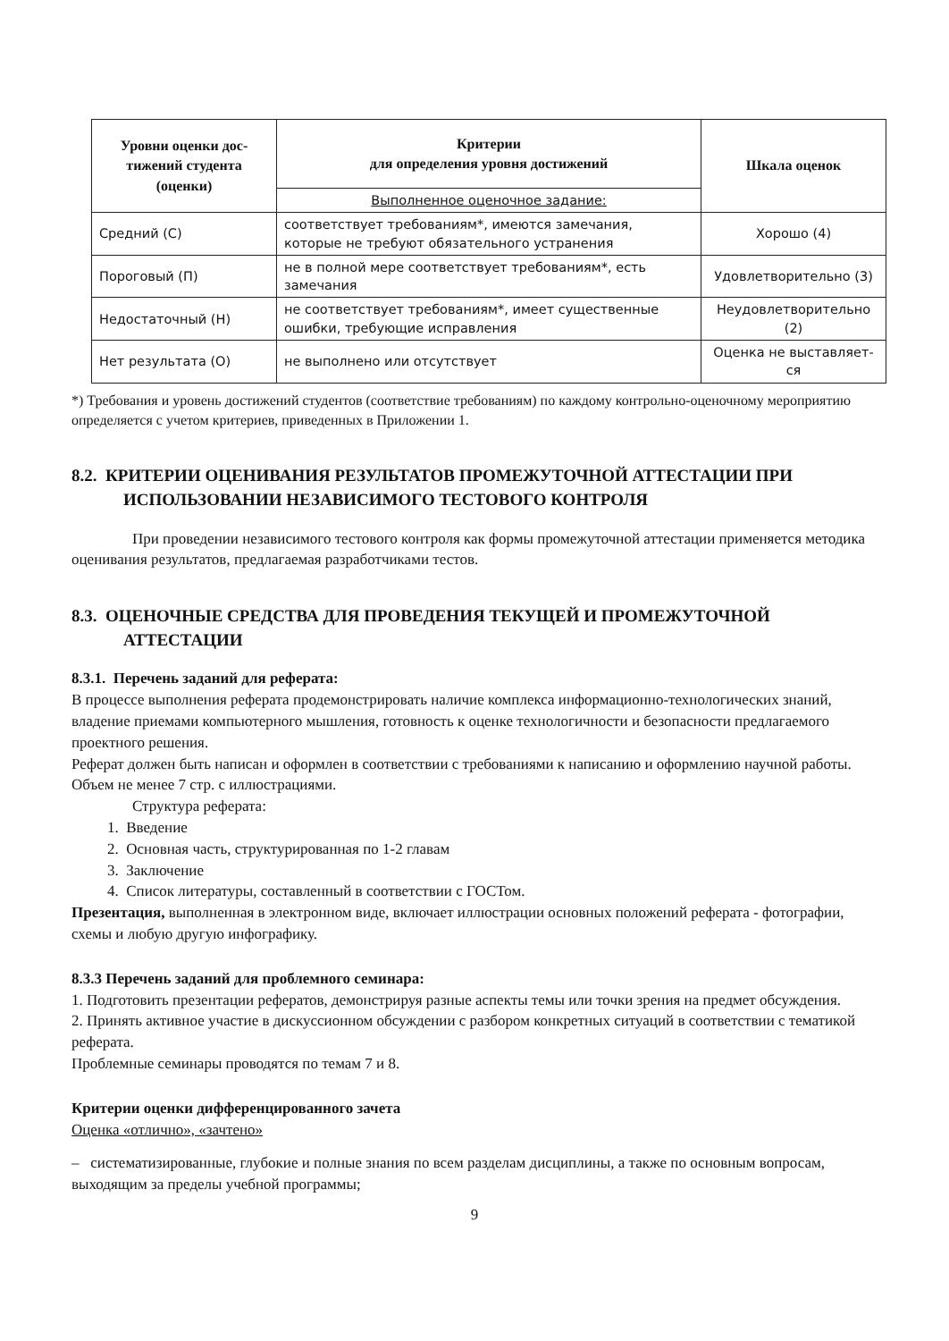| Уровни оценки дос­тижений студента (оценки) | Критерии для определения уровня достижений | Шкала оценок |
| --- | --- | --- |
| | Выполненное оценочное задание: | |
| Средний (С) | соответствует требованиям*, имеются замечания, которые не требуют обязательного устранения | Хорошо (4) |
| Пороговый (П) | не в полной мере соответствует требованиям*, есть замечания | Удовлетворительно (3) |
| Недостаточный (Н) | не соответствует требованиям*, имеет сущест­венные ошибки, требующие исправления | Неудовлетворительно (2) |
| Нет результата (О) | не выполнено или отсутствует | Оценка не выставляет­ся |
*) Требования и уровень достижений студентов (соответствие требованиям) по каждому контрольно-оценочному мероприятию определяется с учетом критериев, приведенных в Приложении 1.
8.2. КРИТЕРИИ ОЦЕНИВАНИЯ РЕЗУЛЬТАТОВ ПРОМЕЖУТОЧНОЙ АТТЕСТАЦИИ ПРИ ИСПОЛЬЗОВАНИИ НЕЗАВИСИМОГО ТЕСТОВОГО КОНТРОЛЯ
При проведении независимого тестового контроля как формы промежуточной аттестации применяется методика оценивания результатов, предлагаемая разработчиками тестов.
8.3. ОЦЕНОЧНЫЕ СРЕДСТВА ДЛЯ ПРОВЕДЕНИЯ ТЕКУЩЕЙ И ПРОМЕЖУТОЧНОЙ АТТЕСТАЦИИ
8.3.1. Перечень заданий для реферата:
В процессе выполнения реферата продемонстрировать наличие комплекса информационно-технологических знаний, владение приемами компьютерного мышления, готовность к оценке технологичности и безопасности предлагаемого проектного решения.
Реферат должен быть написан и оформлен в соответствии с требованиями к написанию и оформлению научной работы. Объем не менее 7 стр. с иллюстрациями.
Структура реферата:
1. Введение
2. Основная часть, структурированная по 1-2 главам
3. Заключение
4. Список литературы, составленный в соответствии с ГОСТом.
Презентация, выполненная в электронном виде, включает иллюстрации основных положений реферата - фотографии, схемы и любую другую инфографику.
8.3.3 Перечень заданий для проблемного семинара:
1. Подготовить презентации рефератов, демонстрируя разные аспекты темы или точки зрения на предмет обсуждения.
2. Принять активное участие в дискуссионном обсуждении с разбором конкретных ситуаций в соответствии с тематикой реферата.
Проблемные семинары проводятся по темам 7 и 8.
Критерии оценки дифференцированного зачета
Оценка «отлично», «зачтено»
– систематизированные, глубокие и полные знания по всем разделам дисциплины, а также по основным вопросам, выходящим за пределы учебной программы;
9